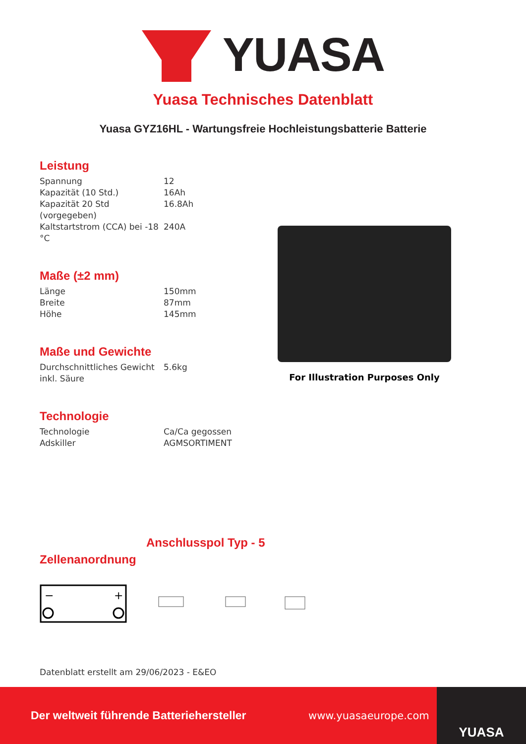YUASA
Yuasa Technisches Datenblatt
Yuasa GYZ16HL - Wartungsfreie Hochleistungsbatterie Batterie
Leistung
| Spannung | 12 |
| Kapazität (10 Std.) | 16Ah |
| Kapazität 20 Std (vorgegeben) | 16.8Ah |
| Kaltstartstrom (CCA) bei -18 °C | 240A |
Maße (±2 mm)
| Länge | 150mm |
| Breite | 87mm |
| Höhe | 145mm |
Maße und Gewichte
| Durchschnittliches Gewicht inkl. Säure | 5.6kg |
Technologie
| Technologie | Ca/Ca gegossen |
| Adskiller | AGMSORTIMENT |
For Illustration Purposes Only
Anschlusspol Typ - 5
Zellenanordnung
−
+
Datenblatt erstellt am 29/06/2023 - E&EO
Der weltweit führende Batteriehersteller www.yuasaeurope.com
YUASA